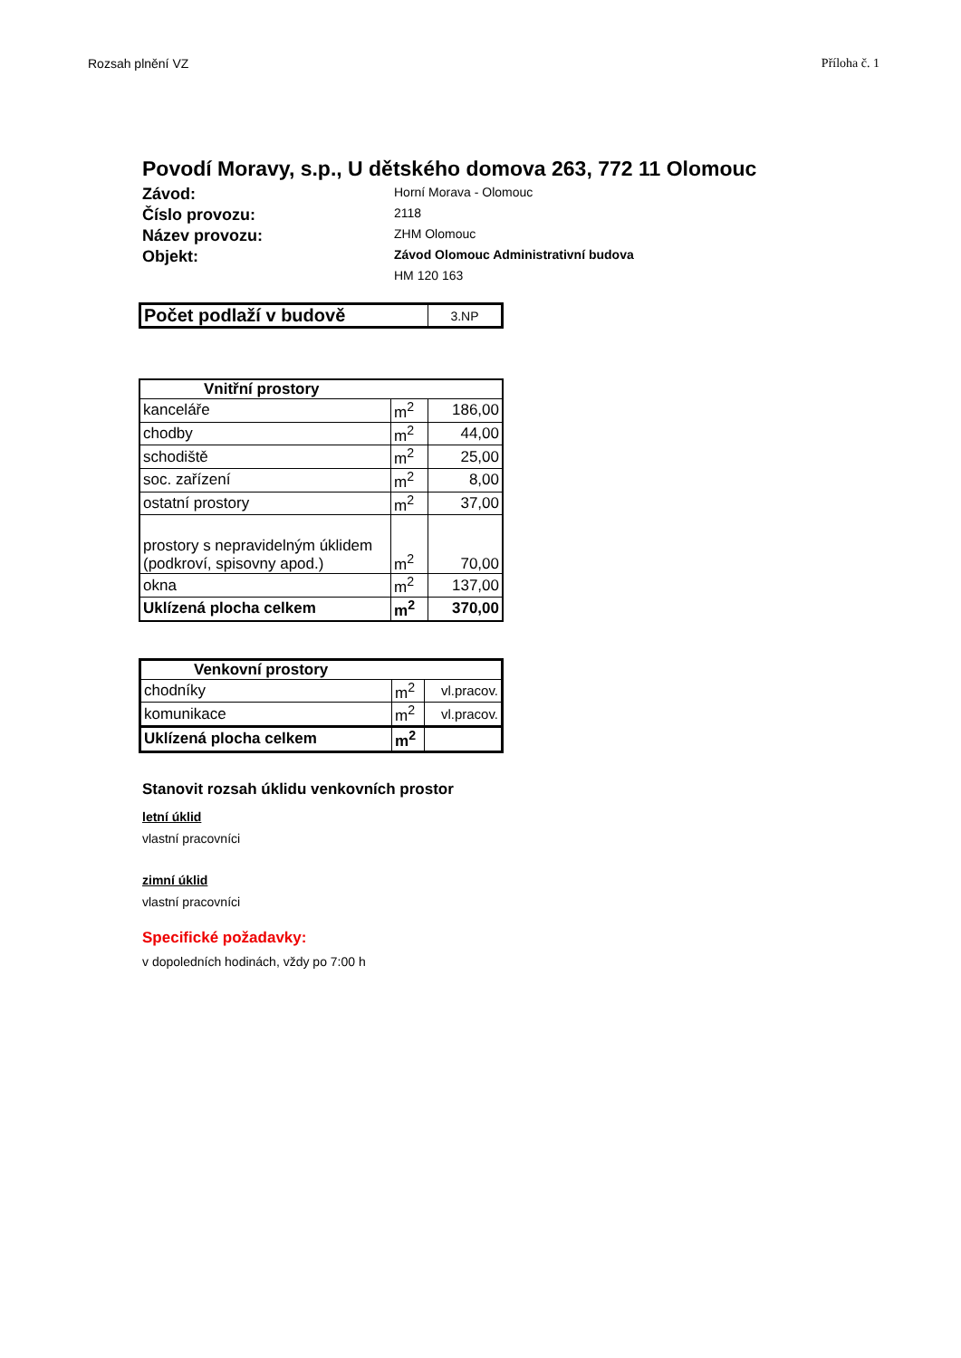Rozsah plnění VZ Příloha č. 1
Povodí Moravy, s.p., U dětského domova 263, 772 11 Olomouc
Závod:
Horní Morava - Olomouc
Číslo provozu:
2118
Název provozu:
ZHM Olomouc
Objekt:
Závod Olomouc Administrativní budova
HM 120 163
| Počet podlaží v budově | 3.NP |
| Vnitřní prostory | | |
| kanceláře | m<sup>2</sup> | 186,00 |
| chodby | m<sup>2</sup> | 44,00 |
| schodiště | m<sup>2</sup> | 25,00 |
| soc. zařízení | m<sup>2</sup> | 8,00 |
| ostatní prostory | m<sup>2</sup> | 37,00 |
| prostory s nepravidelným úklidem (podkroví, spisovny apod.) | m<sup>2</sup> | 70,00 |
| okna | m<sup>2</sup> | 137,00 |
| Uklízená plocha celkem | m<sup>2</sup> | 370,00 |
| Venkovní prostory | | |
| chodníky | m<sup>2</sup> | vl.pracov. |
| komunikace | m<sup>2</sup> | vl.pracov. |
| Uklízená plocha celkem | m<sup>2</sup> | |
Stanovit rozsah úklidu venkovních prostor
letní úklid
vlastní pracovníci
zimní úklid
vlastní pracovníci
Specifické požadavky:
v dopoledních hodinách, vždy po 7:00 h